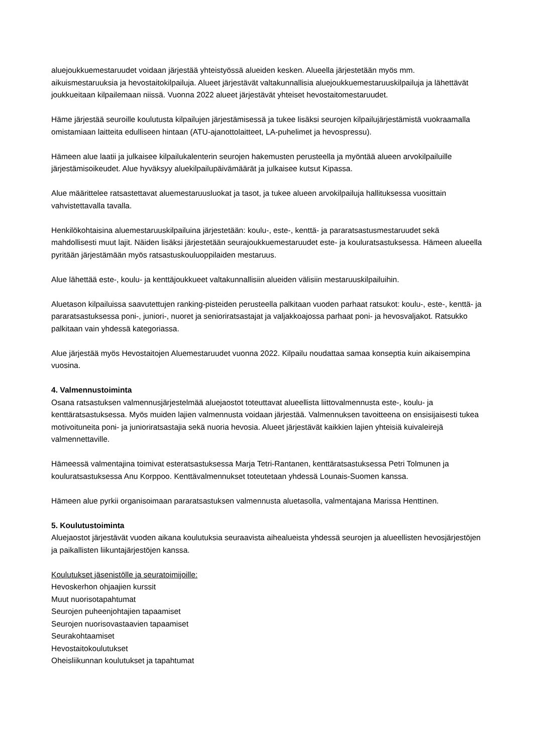aluejoukkuemestaruudet voidaan järjestää yhteistyössä alueiden kesken. Alueella järjestetään myös mm. aikuismestaruuksia ja hevostaitokilpailuja. Alueet järjestävät valtakunnallisia aluejoukkuemestaruuskilpailuja ja lähettävät joukkueitaan kilpailemaan niissä. Vuonna 2022 alueet järjestävät yhteiset hevostaitomestaruudet.
Häme järjestää seuroille koulutusta kilpailujen järjestämisessä ja tukee lisäksi seurojen kilpailujärjestämistä vuokraamalla omistamiaan laitteita edulliseen hintaan (ATU-ajanottolaitteet, LA-puhelimet ja hevospressu).
Hämeen alue laatii ja julkaisee kilpailukalenterin seurojen hakemusten perusteella ja myöntää alueen arvokilpailuille järjestämisoikeudet. Alue hyväksyy aluekilpailupäivämäärät ja julkaisee kutsut Kipassa.
Alue määrittelee ratsastettavat aluemestaruusluokat ja tasot, ja tukee alueen arvokilpailuja hallituksessa vuosittain vahvistettavalla tavalla.
Henkilökohtaisina aluemestaruuskilpailuina järjestetään: koulu-, este-, kenttä- ja pararatsastusmestaruudet sekä mahdollisesti muut lajit. Näiden lisäksi järjestetään seurajoukkuemestaruudet este- ja kouluratsastuksessa. Hämeen alueella pyritään järjestämään myös ratsastuskouluoppilaiden mestaruus.
Alue lähettää este-, koulu- ja kenttäjoukkueet valtakunnallisiin alueiden välisiin mestaruuskilpailuihin.
Aluetason kilpailuissa saavutettujen ranking-pisteiden perusteella palkitaan vuoden parhaat ratsukot: koulu-, este-, kenttä- ja pararatsastuksessa poni-, juniori-, nuoret ja senioriratsastajat ja valjakkoajossa parhaat poni- ja hevosvaljakot. Ratsukko palkitaan vain yhdessä kategoriassa.
Alue järjestää myös Hevostaitojen Aluemestaruudet vuonna 2022. Kilpailu noudattaa samaa konseptia kuin aikaisempina vuosina.
4. Valmennustoiminta
Osana ratsastuksen valmennusjärjestelmää aluejaostot toteuttavat alueellista liittovalmennusta este-, koulu- ja kenttäratsastuksessa. Myös muiden lajien valmennusta voidaan järjestää. Valmennuksen tavoitteena on ensisijaisesti tukea motivoituneita poni- ja junioriratsastajia sekä nuoria hevosia. Alueet järjestävät kaikkien lajien yhteisiä kuivaleirejä valmennettaville.
Hämeessä valmentajina toimivat esteratsastuksessa Marja Tetri-Rantanen, kenttäratsastuksessa Petri Tolmunen ja kouluratsastuksessa Anu Korppoo. Kenttävalmennukset toteutetaan yhdessä Lounais-Suomen kanssa.
Hämeen alue pyrkii organisoimaan pararatsastuksen valmennusta aluetasolla, valmentajana Marissa Henttinen.
5. Koulutustoiminta
Aluejaostot järjestävät vuoden aikana koulutuksia seuraavista aihealueista yhdessä seurojen ja alueellisten hevosjärjestöjen ja paikallisten liikuntajärjestöjen kanssa.
Koulutukset jäsenistölle ja seuratoimijoille:
Hevoskerhon ohjaajien kurssit
Muut nuorisotapahtumat
Seurojen puheenjohtajien tapaamiset
Seurojen nuorisovastaavien tapaamiset
Seurakohtaamiset
Hevostaitokoulutukset
Oheisliikunnan koulutukset ja tapahtumat